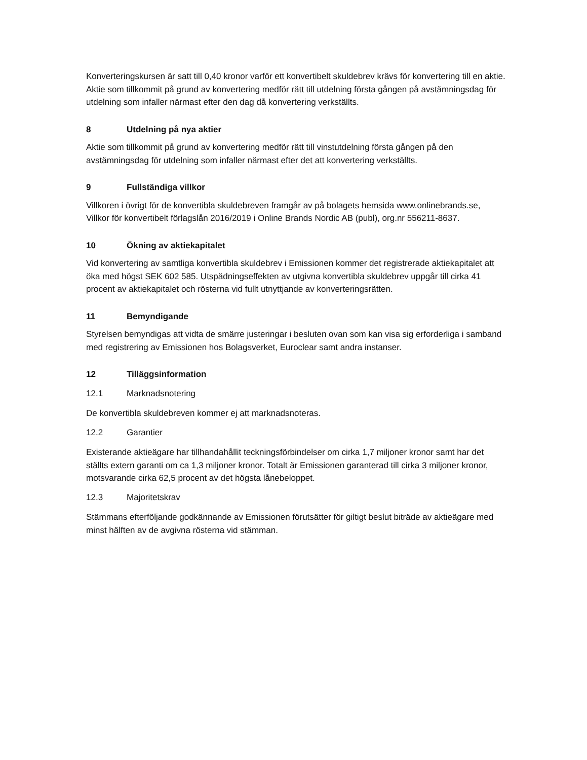Konverteringskursen är satt till 0,40 kronor varför ett konvertibelt skuldebrev krävs för konvertering till en aktie.
Aktie som tillkommit på grund av konvertering medför rätt till utdelning första gången på avstämningsdag för utdelning som infaller närmast efter den dag då konvertering verkställts.
8 Utdelning på nya aktier
Aktie som tillkommit på grund av konvertering medför rätt till vinstutdelning första gången på den avstämningsdag för utdelning som infaller närmast efter det att konvertering verkställts.
9 Fullständiga villkor
Villkoren i övrigt för de konvertibla skuldebreven framgår av på bolagets hemsida www.onlinebrands.se, Villkor för konvertibelt förlagslån 2016/2019 i Online Brands Nordic AB (publ), org.nr 556211-8637.
10 Ökning av aktiekapitalet
Vid konvertering av samtliga konvertibla skuldebrev i Emissionen kommer det registrerade aktiekapitalet att öka med högst SEK 602 585. Utspädningseffekten av utgivna konvertibla skuldebrev uppgår till cirka 41 procent av aktiekapitalet och rösterna vid fullt utnyttjande av konverteringsrätten.
11 Bemyndigande
Styrelsen bemyndigas att vidta de smärre justeringar i besluten ovan som kan visa sig erforderliga i samband med registrering av Emissionen hos Bolagsverket, Euroclear samt andra instanser.
12 Tilläggsinformation
12.1 Marknadsnotering
De konvertibla skuldebreven kommer ej att marknadsnoteras.
12.2 Garantier
Existerande aktieägare har tillhandahållit teckningsförbindelser om cirka 1,7 miljoner kronor samt har det ställts extern garanti om ca 1,3 miljoner kronor. Totalt är Emissionen garanterad till cirka 3 miljoner kronor, motsvarande cirka 62,5 procent av det högsta lånebeloppet.
12.3 Majoritetskrav
Stämmans efterföljande godkännande av Emissionen förutsätter för giltigt beslut biträde av aktieägare med minst hälften av de avgivna rösterna vid stämman.